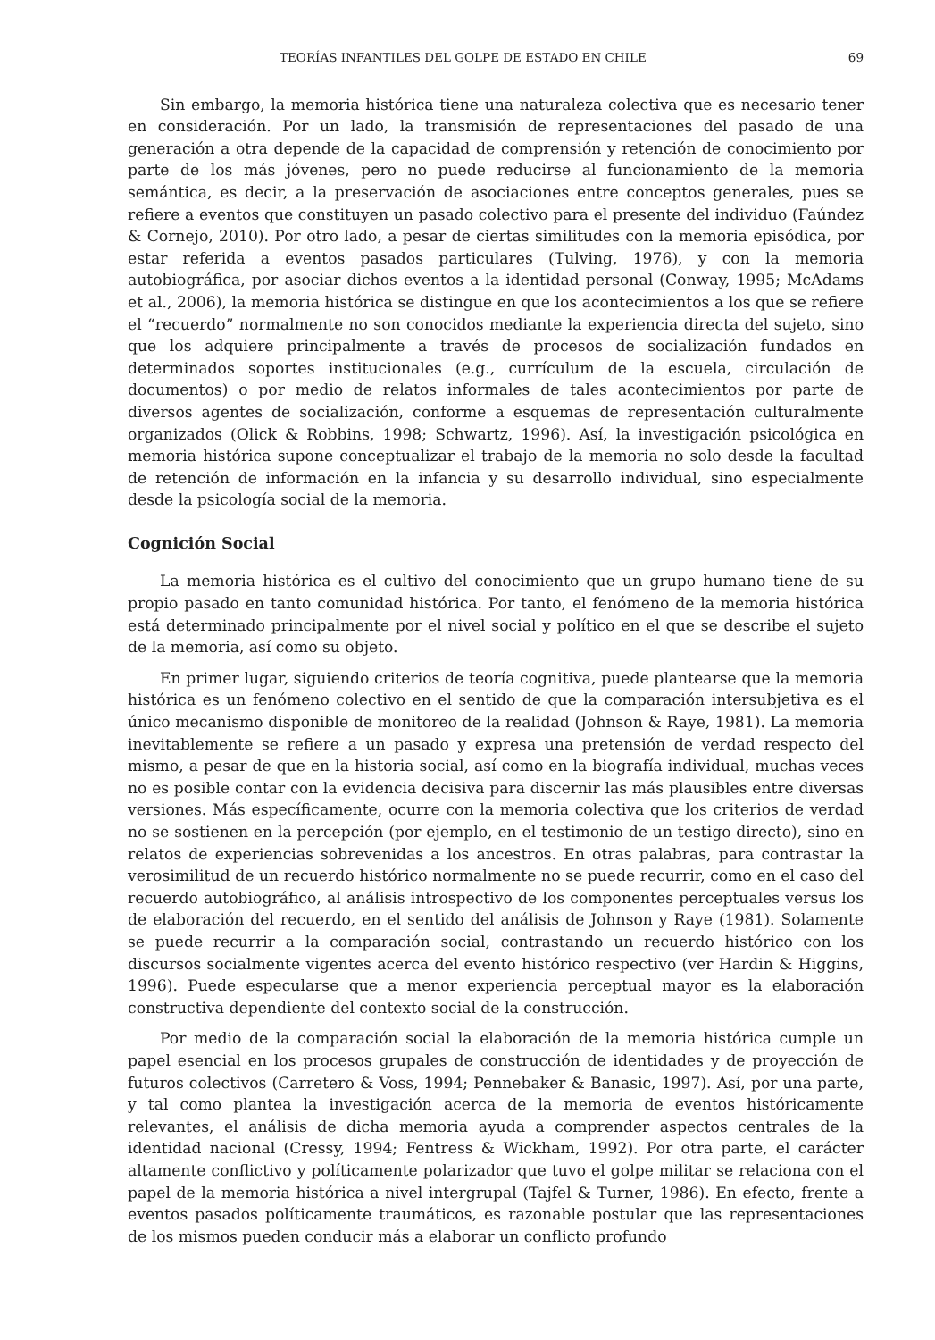TEORÍAS INFANTILES DEL GOLPE DE ESTADO EN CHILE 69
Sin embargo, la memoria histórica tiene una naturaleza colectiva que es necesario tener en consideración. Por un lado, la transmisión de representaciones del pasado de una generación a otra depende de la capacidad de comprensión y retención de conocimiento por parte de los más jóvenes, pero no puede reducirse al funcionamiento de la memoria semántica, es decir, a la preservación de asociaciones entre conceptos generales, pues se refiere a eventos que constituyen un pasado colectivo para el presente del individuo (Faúndez & Cornejo, 2010). Por otro lado, a pesar de ciertas similitudes con la memoria episódica, por estar referida a eventos pasados particulares (Tulving, 1976), y con la memoria autobiográfica, por asociar dichos eventos a la identidad personal (Conway, 1995; McAdams et al., 2006), la memoria histórica se distingue en que los acontecimientos a los que se refiere el “recuerdo” normalmente no son conocidos mediante la experiencia directa del sujeto, sino que los adquiere principalmente a través de procesos de socialización fundados en determinados soportes institucionales (e.g., currículum de la escuela, circulación de documentos) o por medio de relatos informales de tales acontecimientos por parte de diversos agentes de socialización, conforme a esquemas de representación culturalmente organizados (Olick & Robbins, 1998; Schwartz, 1996). Así, la investigación psicológica en memoria histórica supone conceptualizar el trabajo de la memoria no solo desde la facultad de retención de información en la infancia y su desarrollo individual, sino especialmente desde la psicología social de la memoria.
Cognición Social
La memoria histórica es el cultivo del conocimiento que un grupo humano tiene de su propio pasado en tanto comunidad histórica. Por tanto, el fenómeno de la memoria histórica está determinado principalmente por el nivel social y político en el que se describe el sujeto de la memoria, así como su objeto.
En primer lugar, siguiendo criterios de teoría cognitiva, puede plantearse que la memoria histórica es un fenómeno colectivo en el sentido de que la comparación intersubjetiva es el único mecanismo disponible de monitoreo de la realidad (Johnson & Raye, 1981). La memoria inevitablemente se refiere a un pasado y expresa una pretensión de verdad respecto del mismo, a pesar de que en la historia social, así como en la biografía individual, muchas veces no es posible contar con la evidencia decisiva para discernir las más plausibles entre diversas versiones. Más específicamente, ocurre con la memoria colectiva que los criterios de verdad no se sostienen en la percepción (por ejemplo, en el testimonio de un testigo directo), sino en relatos de experiencias sobrevenidas a los ancestros. En otras palabras, para contrastar la verosimilitud de un recuerdo histórico normalmente no se puede recurrir, como en el caso del recuerdo autobiográfico, al análisis introspectivo de los componentes perceptuales versus los de elaboración del recuerdo, en el sentido del análisis de Johnson y Raye (1981). Solamente se puede recurrir a la comparación social, contrastando un recuerdo histórico con los discursos socialmente vigentes acerca del evento histórico respectivo (ver Hardin & Higgins, 1996). Puede especularse que a menor experiencia perceptual mayor es la elaboración constructiva dependiente del contexto social de la construcción.
Por medio de la comparación social la elaboración de la memoria histórica cumple un papel esencial en los procesos grupales de construcción de identidades y de proyección de futuros colectivos (Carretero & Voss, 1994; Pennebaker & Banasic, 1997). Así, por una parte, y tal como plantea la investigación acerca de la memoria de eventos históricamente relevantes, el análisis de dicha memoria ayuda a comprender aspectos centrales de la identidad nacional (Cressy, 1994; Fentress & Wickham, 1992). Por otra parte, el carácter altamente conflictivo y políticamente polarizador que tuvo el golpe militar se relaciona con el papel de la memoria histórica a nivel intergrupal (Tajfel & Turner, 1986). En efecto, frente a eventos pasados políticamente traumáticos, es razonable postular que las representaciones de los mismos pueden conducir más a elaborar un conflicto profundo